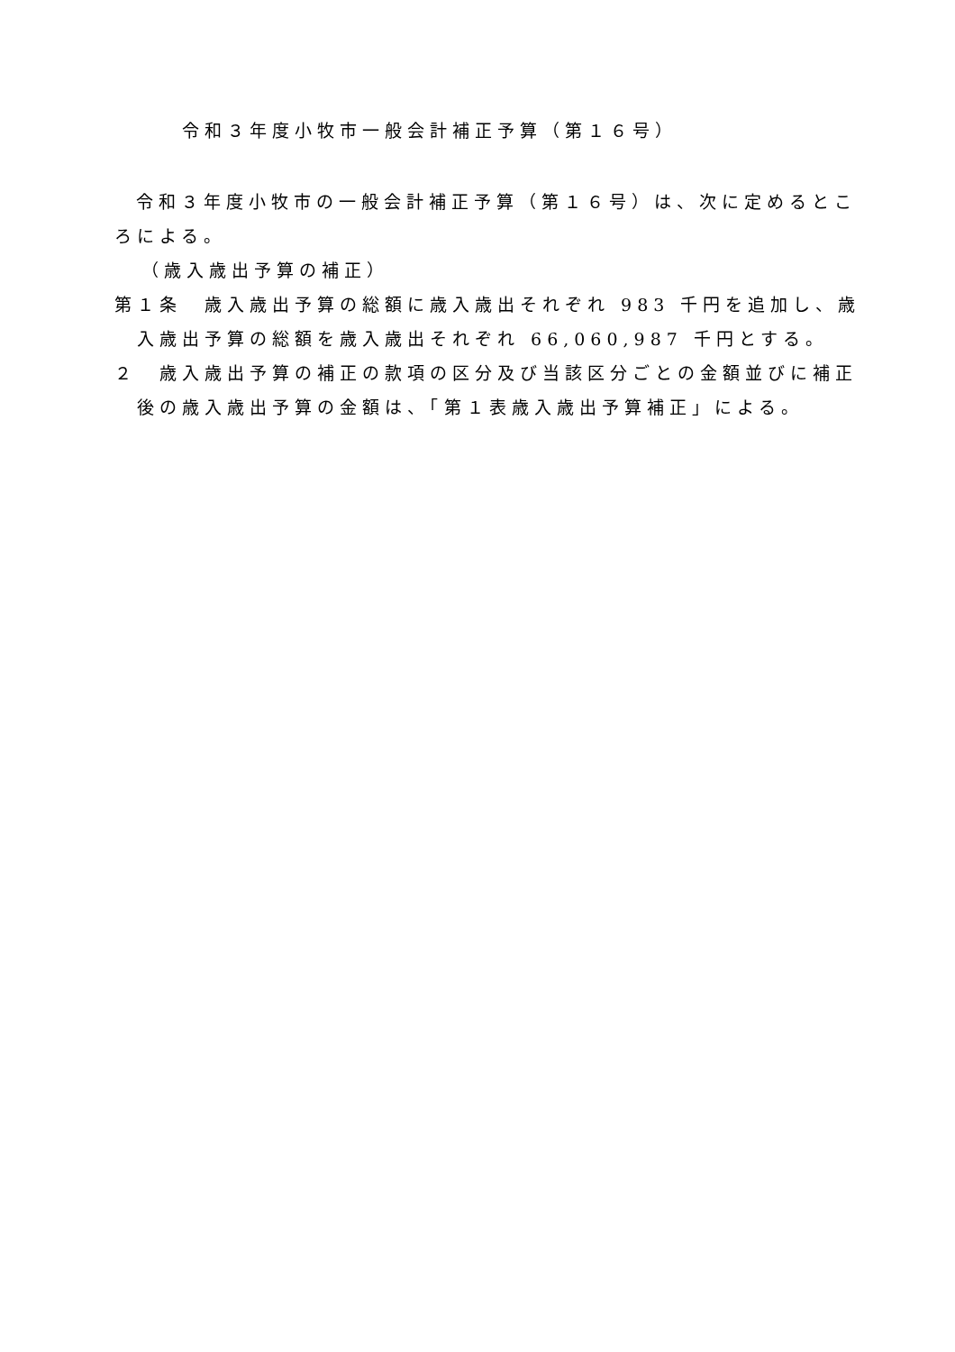令和３年度小牧市一般会計補正予算（第１６号）
令和３年度小牧市の一般会計補正予算（第１６号）は、次に定めるところによる。
（歳入歳出予算の補正）
第１条　歳入歳出予算の総額に歳入歳出それぞれ 983 千円を追加し、歳入歳出予算の総額を歳入歳出それぞれ 66,060,987 千円とする。
２　歳入歳出予算の補正の款項の区分及び当該区分ごとの金額並びに補正後の歳入歳出予算の金額は、「第１表歳入歳出予算補正」による。